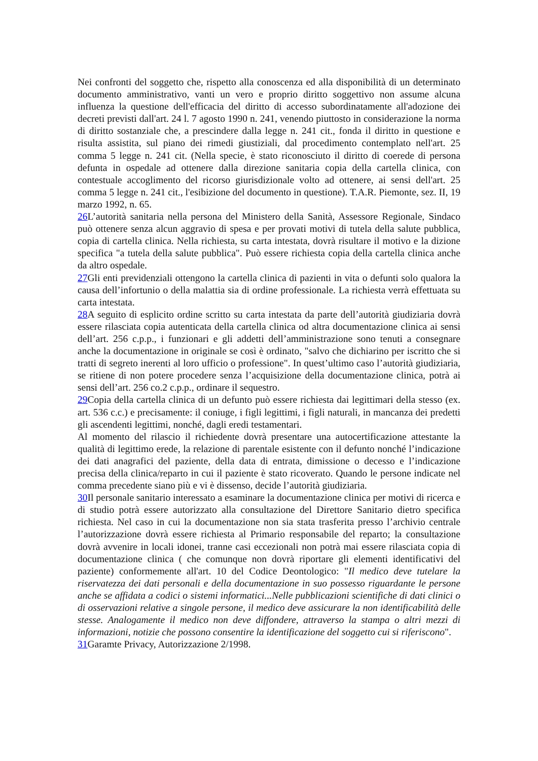Nei confronti del soggetto che, rispetto alla conoscenza ed alla disponibilità di un determinato documento amministrativo, vanti un vero e proprio diritto soggettivo non assume alcuna influenza la questione dell'efficacia del diritto di accesso subordinatamente all'adozione dei decreti previsti dall'art. 24 l. 7 agosto 1990 n. 241, venendo piuttosto in considerazione la norma di diritto sostanziale che, a prescindere dalla legge n. 241 cit., fonda il diritto in questione e risulta assistita, sul piano dei rimedi giustiziali, dal procedimento contemplato nell'art. 25 comma 5 legge n. 241 cit. (Nella specie, è stato riconosciuto il diritto di coerede di persona defunta in ospedale ad ottenere dalla direzione sanitaria copia della cartella clinica, con contestuale accoglimento del ricorso giurisdizionale volto ad ottenere, ai sensi dell'art. 25 comma 5 legge n. 241 cit., l'esibizione del documento in questione). T.A.R. Piemonte, sez. II, 19 marzo 1992, n. 65.
26 L’autorità sanitaria nella persona del Ministero della Sanità, Assessore Regionale, Sindaco può ottenere senza alcun aggravio di spesa e per provati motivi di tutela della salute pubblica, copia di cartella clinica. Nella richiesta, su carta intestata, dovrà risultare il motivo e la dizione specifica "a tutela della salute pubblica". Può essere richiesta copia della cartella clinica anche da altro ospedale.
27 Gli enti previdenziali ottengono la cartella clinica di pazienti in vita o defunti solo qualora la causa dell’infortunio o della malattia sia di ordine professionale. La richiesta verrà effettuata su carta intestata.
28 A seguito di esplicito ordine scritto su carta intestata da parte dell’autorità giudiziaria dovrà essere rilasciata copia autenticata della cartella clinica od altra documentazione clinica ai sensi dell’art. 256 c.p.p., i funzionari e gli addetti dell’amministrazione sono tenuti a consegnare anche la documentazione in originale se così è ordinato, "salvo che dichiarino per iscritto che si tratti di segreto inerenti al loro ufficio o professione". In quest’ultimo caso l’autorità giudiziaria, se ritiene di non potere procedere senza l’acquisizione della documentazione clinica, potrà ai sensi dell’art. 256 co.2 c.p.p., ordinare il sequestro.
29 Copia della cartella clinica di un defunto può essere richiesta dai legittimari della stesso (ex. art. 536 c.c.) e precisamente: il coniuge, i figli legittimi, i figli naturali, in mancanza dei predetti gli ascendenti legittimi, nonché, dagli eredi testamentari.
Al momento del rilascio il richiedente dovrà presentare una autocertificazione attestante la qualità di legittimo erede, la relazione di parentale esistente con il defunto nonché l’indicazione dei dati anagrafici del paziente, della data di entrata, dimissione o decesso e l’indicazione precisa della clinica/reparto in cui il paziente è stato ricoverato. Quando le persone indicate nel comma precedente siano più e vi è dissenso, decide l’autorità giudiziaria.
30 Il personale sanitario interessato a esaminare la documentazione clinica per motivi di ricerca e di studio potrà essere autorizzato alla consultazione del Direttore Sanitario dietro specifica richiesta. Nel caso in cui la documentazione non sia stata trasferita presso l’archivio centrale l’autorizzazione dovrà essere richiesta al Primario responsabile del reparto; la consultazione dovrà avvenire in locali idonei, tranne casi eccezionali non potrà mai essere rilasciata copia di documentazione clinica ( che comunque non dovrà riportare gli elementi identificativi del paziente) conformemente all'art. 10 del Codice Deontologico: "Il medico deve tutelare la riservatezza dei dati personali e della documentazione in suo possesso riguardante le persone anche se affidata a codici o sistemi informatici...Nelle pubblicazioni scientifiche di dati clinici o di osservazioni relative a singole persone, il medico deve assicurare la non identificabilità delle stesse. Analogamente il medico non deve diffondere, attraverso la stampa o altri mezzi di informazioni, notizie che possono consentire la identificazione del soggetto cui si riferiscono".
31 Garamte Privacy, Autorizzazione 2/1998.